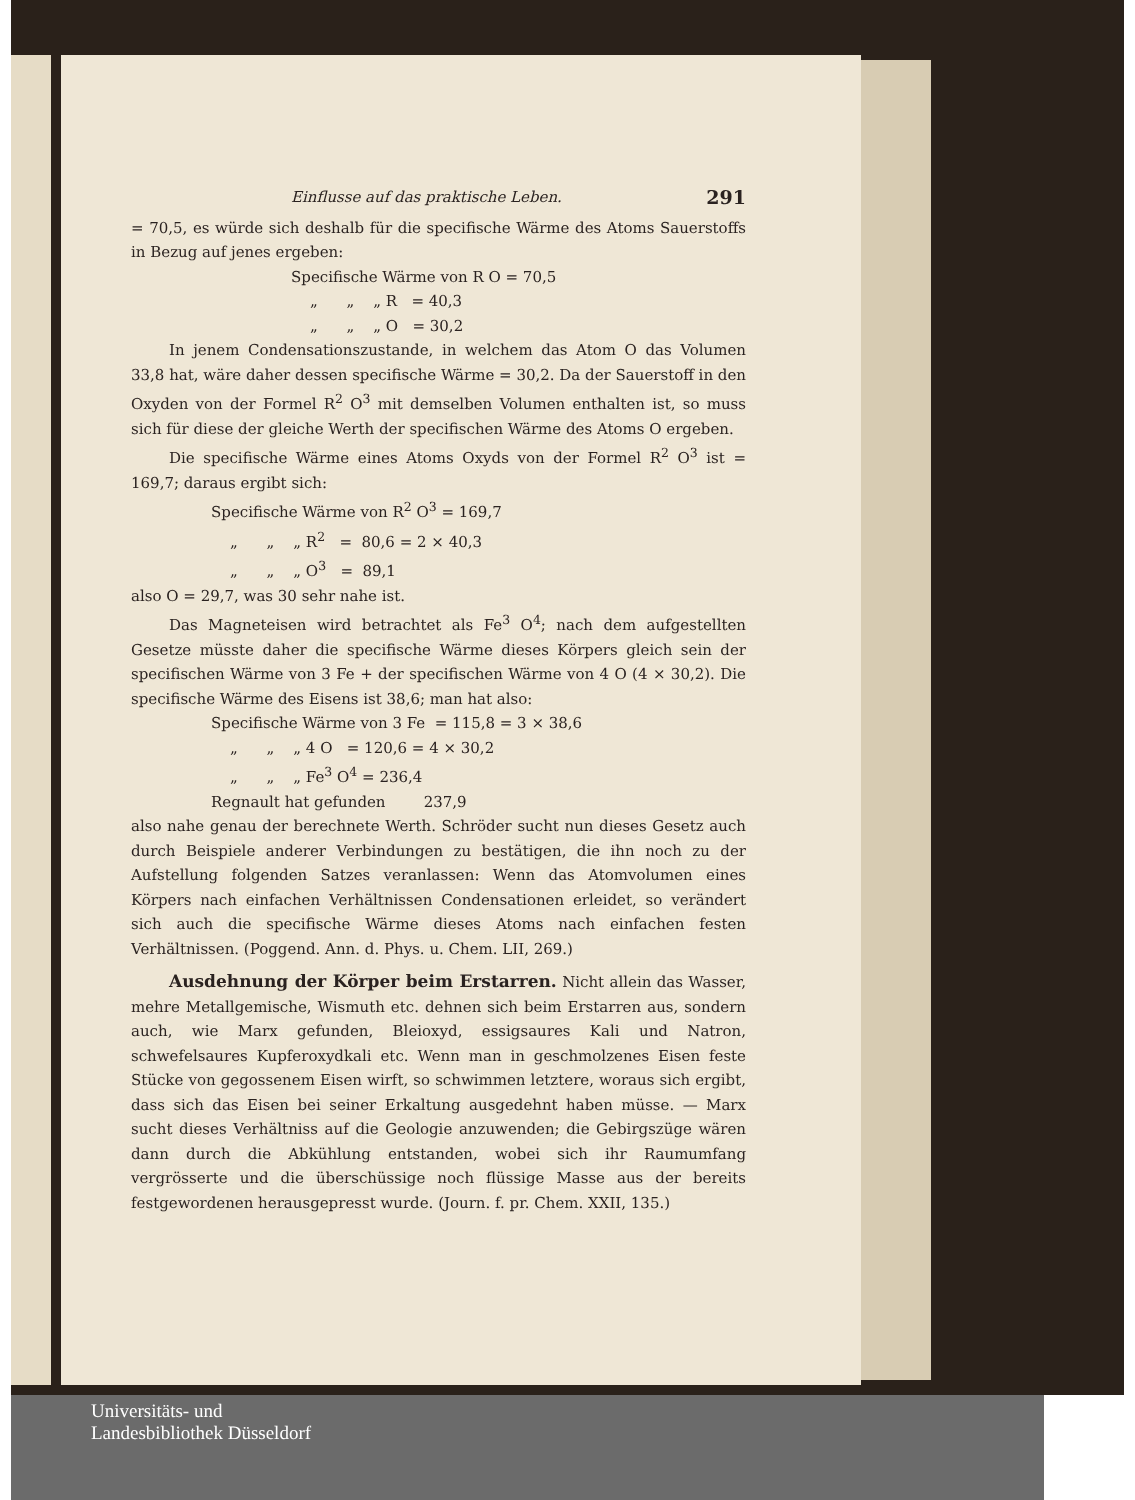Einflusse auf das praktische Leben. 291
= 70,5, es würde sich deshalb für die specifische Wärme des Atoms Sauerstoffs in Bezug auf jenes ergeben:
Specifische Wärme von R O = 70,5
„ „ „ R = 40,3
„ „ „ O = 30,2
In jenem Condensationszustande, in welchem das Atom O das Volumen 33,8 hat, wäre daher dessen specifische Wärme = 30,2. Da der Sauerstoff in den Oxyden von der Formel R<sup>2</sup> O<sup>3</sup> mit demselben Volumen enthalten ist, so muss sich für diese der gleiche Werth der specifischen Wärme des Atoms O ergeben.
Die specifische Wärme eines Atoms Oxyds von der Formel R<sup>2</sup> O<sup>3</sup> ist = 169,7; daraus ergibt sich:
Specifische Wärme von R<sup>2</sup> O<sup>3</sup> = 169,7
„ „ „ R<sup>2</sup> = 80,6 = 2 × 40,3
„ „ „ O<sup>3</sup> = 89,1
also O = 29,7, was 30 sehr nahe ist.
Das Magneteisen wird betrachtet als Fe<sup>3</sup> O<sup>4</sup>; nach dem aufgestellten Gesetze müsste daher die specifische Wärme dieses Körpers gleich sein der specifischen Wärme von 3 Fe + der specifischen Wärme von 4 O (4 × 30,2). Die specifische Wärme des Eisens ist 38,6; man hat also:
Specifische Wärme von 3 Fe = 115,8 = 3 × 38,6
„ „ „ 4 O = 120,6 = 4 × 30,2
„ „ „ Fe<sup>3</sup> O<sup>4</sup> = 236,4
Regnault hat gefunden 237,9
also nahe genau der berechnete Werth. Schröder sucht nun dieses Gesetz auch durch Beispiele anderer Verbindungen zu bestätigen, die ihn noch zu der Aufstellung folgenden Satzes veranlassen: Wenn das Atomvolumen eines Körpers nach einfachen Verhältnissen Condensationen erleidet, so verändert sich auch die specifische Wärme dieses Atoms nach einfachen festen Verhältnissen. (Poggend. Ann. d. Phys. u. Chem. LII, 269.)
Ausdehnung der Körper beim Erstarren. Nicht allein das Wasser, mehre Metallgemische, Wismuth etc. dehnen sich beim Erstarren aus, sondern auch, wie Marx gefunden, Bleioxyd, essigsaures Kali und Natron, schwefelsaures Kupferoxydkali etc. Wenn man in geschmolzenes Eisen feste Stücke von gegossenem Eisen wirft, so schwimmen letztere, woraus sich ergibt, dass sich das Eisen bei seiner Erkaltung ausgedehnt haben müsse. — Marx sucht dieses Verhältniss auf die Geologie anzuwenden; die Gebirgszüge wären dann durch die Abkühlung entstanden, wobei sich ihr Raumumfang vergrösserte und die überschüssige noch flüssige Masse aus der bereits festgewordenen herausgepresst wurde. (Journ. f. pr. Chem. XXII, 135.)
Universitäts- und
Landesbibliothek Düsseldorf